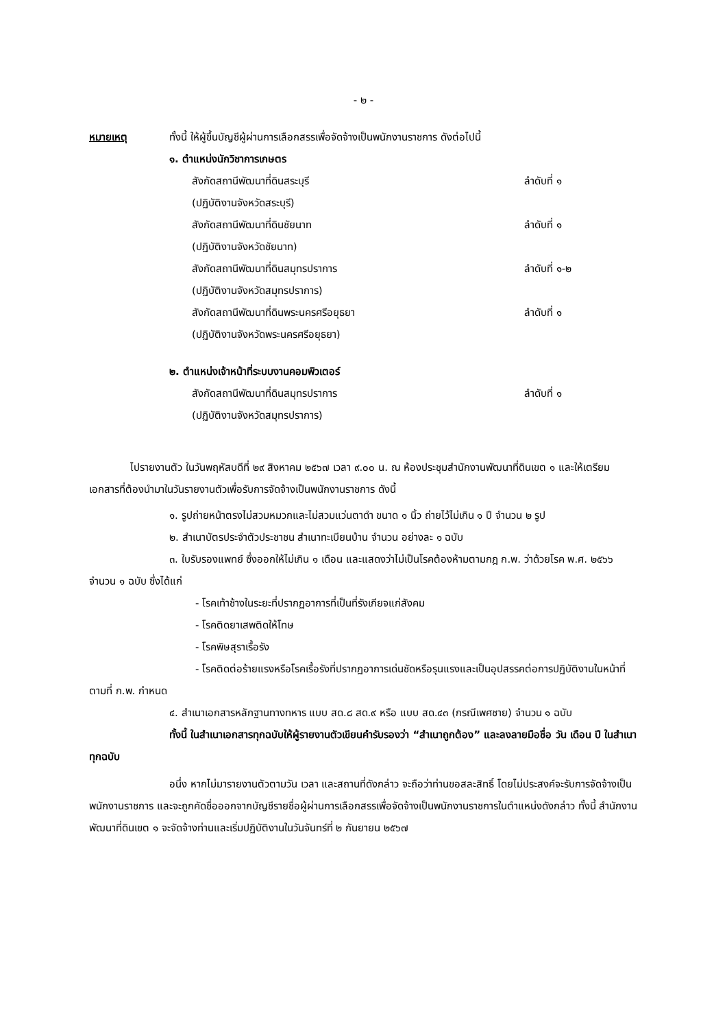- ๒ -
หมายเหตุ ทั้งนี้ ให้ผู้ขึ้นบัญชีผู้ผ่านการเลือกสรรเพื่อจัดจ้างเป็นพนักงานราชการ ดังต่อไปนี้
๑. ตำแหน่งนักวิชาการเกษตร
สังกัดสถานีพัฒนาที่ดินสระบุรี ลำดับที่ ๑
(ปฏิบัติงานจังหวัดสระบุรี)
สังกัดสถานีพัฒนาที่ดินชัยนาท ลำดับที่ ๑
(ปฏิบัติงานจังหวัดชัยนาท)
สังกัดสถานีพัฒนาที่ดินสมุทรปราการ ลำดับที่ ๑-๒
(ปฏิบัติงานจังหวัดสมุทรปราการ)
สังกัดสถานีพัฒนาที่ดินพระนครศรีอยุธยา ลำดับที่ ๑
(ปฏิบัติงานจังหวัดพระนครศรีอยุธยา)
๒. ตำแหน่งเจ้าหน้าที่ระบบงานคอมพิวเตอร์
สังกัดสถานีพัฒนาที่ดินสมุทรปราการ ลำดับที่ ๑
(ปฏิบัติงานจังหวัดสมุทรปราการ)
ไปรายงานตัว ในวันพฤหัสบดีที่ ๒๙ สิงหาคม ๒๕๖๗ เวลา ๙.๐๐ น. ณ ห้องประชุมสำนักงานพัฒนาที่ดินเขต ๑ และให้เตรียมเอกสารที่ต้องนำมาในวันรายงานตัวเพื่อรับการจัดจ้างเป็นพนักงานราชการ ดังนี้
๑. รูปถ่ายหน้าตรงไม่สวมหมวกและไม่สวมแว่นตาดำ ขนาด ๑ นิ้ว ถ่ายไว้ไม่เกิน ๑ ปี จำนวน ๒ รูป
๒. สำเนาบัตรประจำตัวประชาชน สำเนาทะเบียนบ้าน จำนวน อย่างละ ๑ ฉบับ
๓. ใบรับรองแพทย์ ซึ่งออกให้ไม่เกิน ๑ เดือน และแสดงว่าไม่เป็นโรคต้องห้ามตามกฎ ก.พ. ว่าด้วยโรค พ.ศ. ๒๕๖๖ จำนวน ๑ ฉบับ ซึ่งได้แก่
- โรคเท้าช้างในระยะที่ปรากฏอาการที่เป็นที่รังเกียจแก่สังคม
- โรคติดยาเสพติดให้โทษ
- โรคพิษสุราเรื้อรัง
- โรคติดต่อร้ายแรงหรือโรคเรื้อรังที่ปรากฏอาการเด่นชัดหรือรุนแรงและเป็นอุปสรรคต่อการปฏิบัติงานในหน้าที่ตามที่ ก.พ. กำหนด
๔. สำเนาเอกสารหลักฐานทางทหาร แบบ สด.๘ สด.๙ หรือ แบบ สด.๔๓ (กรณีเพศชาย) จำนวน ๑ ฉบับ
ทั้งนี้ ในสำเนาเอกสารทุกฉบับให้ผู้รายงานตัวเขียนคำรับรองว่า “สำเนาถูกต้อง” และลงลายมือชื่อ วัน เดือน ปี ในสำเนาทุกฉบับ
อนึ่ง หากไม่มารายงานตัวตามวัน เวลา และสถานที่ดังกล่าว จะถือว่าท่านขอสละสิทธิ์ โดยไม่ประสงค์จะรับการจัดจ้างเป็นพนักงานราชการ และจะถูกคัดชื่อออกจากบัญชีรายชื่อผู้ผ่านการเลือกสรรเพื่อจัดจ้างเป็นพนักงานราชการในตำแหน่งดังกล่าว ทั้งนี้ สำนักงานพัฒนาที่ดินเขต ๑ จะจัดจ้างท่านและเริ่มปฏิบัติงานในวันจันทร์ที่ ๒ กันยายน ๒๕๖๗